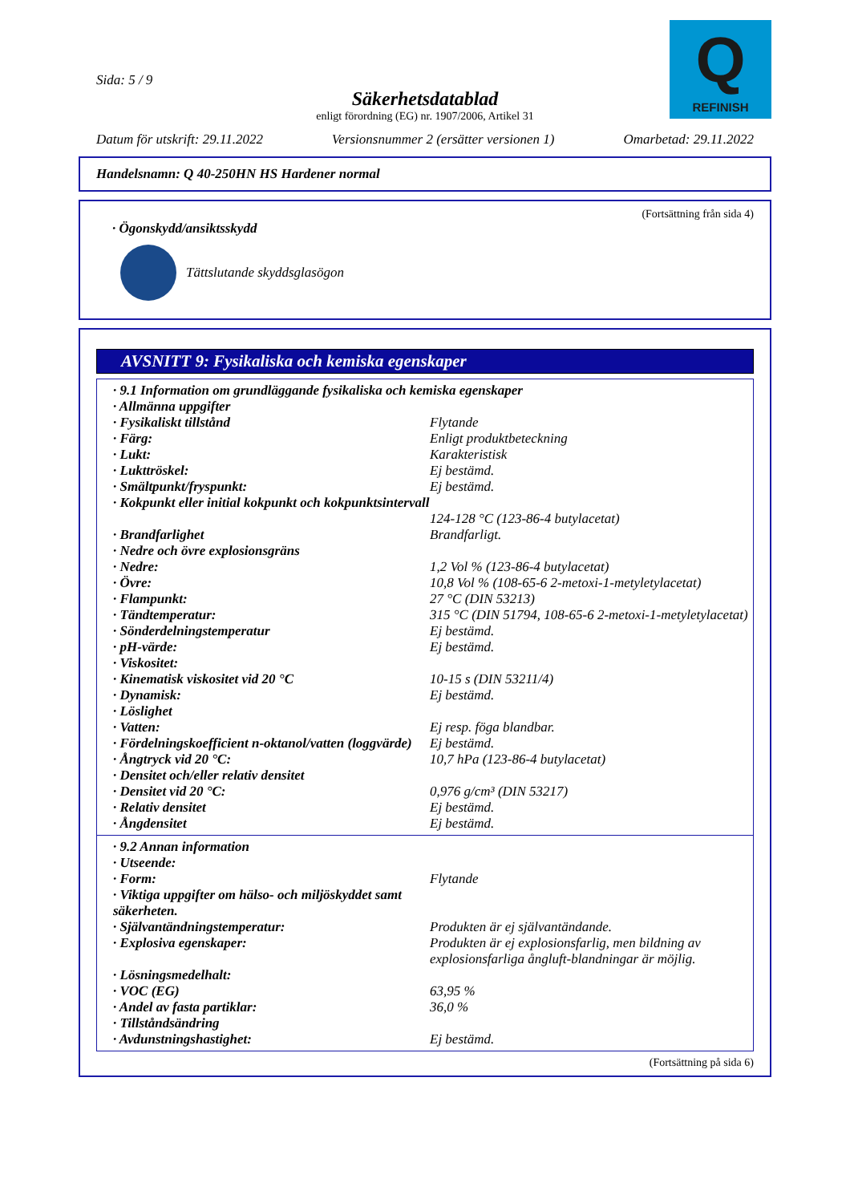Sida: 5 / 9
Q
REFINISH
Säkerhetsdatablad
enligt förordning (EG) nr. 1907/2006, Artikel 31
Datum för utskrift: 29.11.2022 Versionsnummer 2 (ersätter versionen 1) Omarbetad: 29.11.2022
Handelsnamn: Q 40-250HN HS Hardener normal
(Fortsättning från sida 4)
· Ögonskydd/ansiktsskydd
Tättslutande skyddsglasögon
AVSNITT 9: Fysikaliska och kemiska egenskaper
| · 9.1 Information om grundläggande fysikaliska och kemiska egenskaper | |
| · Allmänna uppgifter | |
| · Fysikaliskt tillstånd | Flytande |
| · Färg: | Enligt produktbeteckning |
| · Lukt: | Karakteristisk |
| · Lukttröskel: | Ej bestämd. |
| · Smältpunkt/fryspunkt: | Ej bestämd. |
| · Kokpunkt eller initial kokpunkt och kokpunktsintervall | 124-128 °C (123-86-4 butylacetat) |
| · Brandfarlighet | Brandfarligt. |
| · Nedre och övre explosionsgräns | |
| · Nedre: | 1,2 Vol % (123-86-4 butylacetat) |
| · Övre: | 10,8 Vol % (108-65-6 2-metoxi-1-metyletylacetat) |
| · Flampunkt: | 27 °C (DIN 53213) |
| · Tändtemperatur: | 315 °C (DIN 51794, 108-65-6 2-metoxi-1-metyletylacetat) |
| · Sönderdelningstemperatur | Ej bestämd. |
| · pH-värde: | Ej bestämd. |
| · Viskositet: | |
| · Kinematisk viskositet vid 20 °C | 10-15 s (DIN 53211/4) |
| · Dynamisk: | Ej bestämd. |
| · Löslighet | |
| · Vatten: | Ej resp. föga blandbar. |
| · Fördelningskoefficient n-oktanol/vatten (loggvärde) | Ej bestämd. |
| · Ångtryck vid 20 °C: | 10,7 hPa (123-86-4 butylacetat) |
| · Densitet och/eller relativ densitet | |
| · Densitet vid 20 °C: | 0,976 g/cm³ (DIN 53217) |
| · Relativ densitet | Ej bestämd. |
| · Ångdensitet | Ej bestämd. |
| · 9.2 Annan information | |
| · Utseende: | |
| · Form: | Flytande |
| · Viktiga uppgifter om hälso- och miljöskyddet samt säkerheten. | |
| · Självantändningstemperatur: | Produkten är ej självantändande. |
| · Explosiva egenskaper: | Produkten är ej explosionsfarlig, men bildning av explosionsfarliga ångluft-blandningar är möjlig. |
| · Lösningsmedelhalt: | |
| · VOC (EG) | 63,95 % |
| · Andel av fasta partiklar: | 36,0 % |
| · Tillståndsändring | |
| · Avdunstningshastighet: | Ej bestämd. |
(Fortsättning på sida 6)